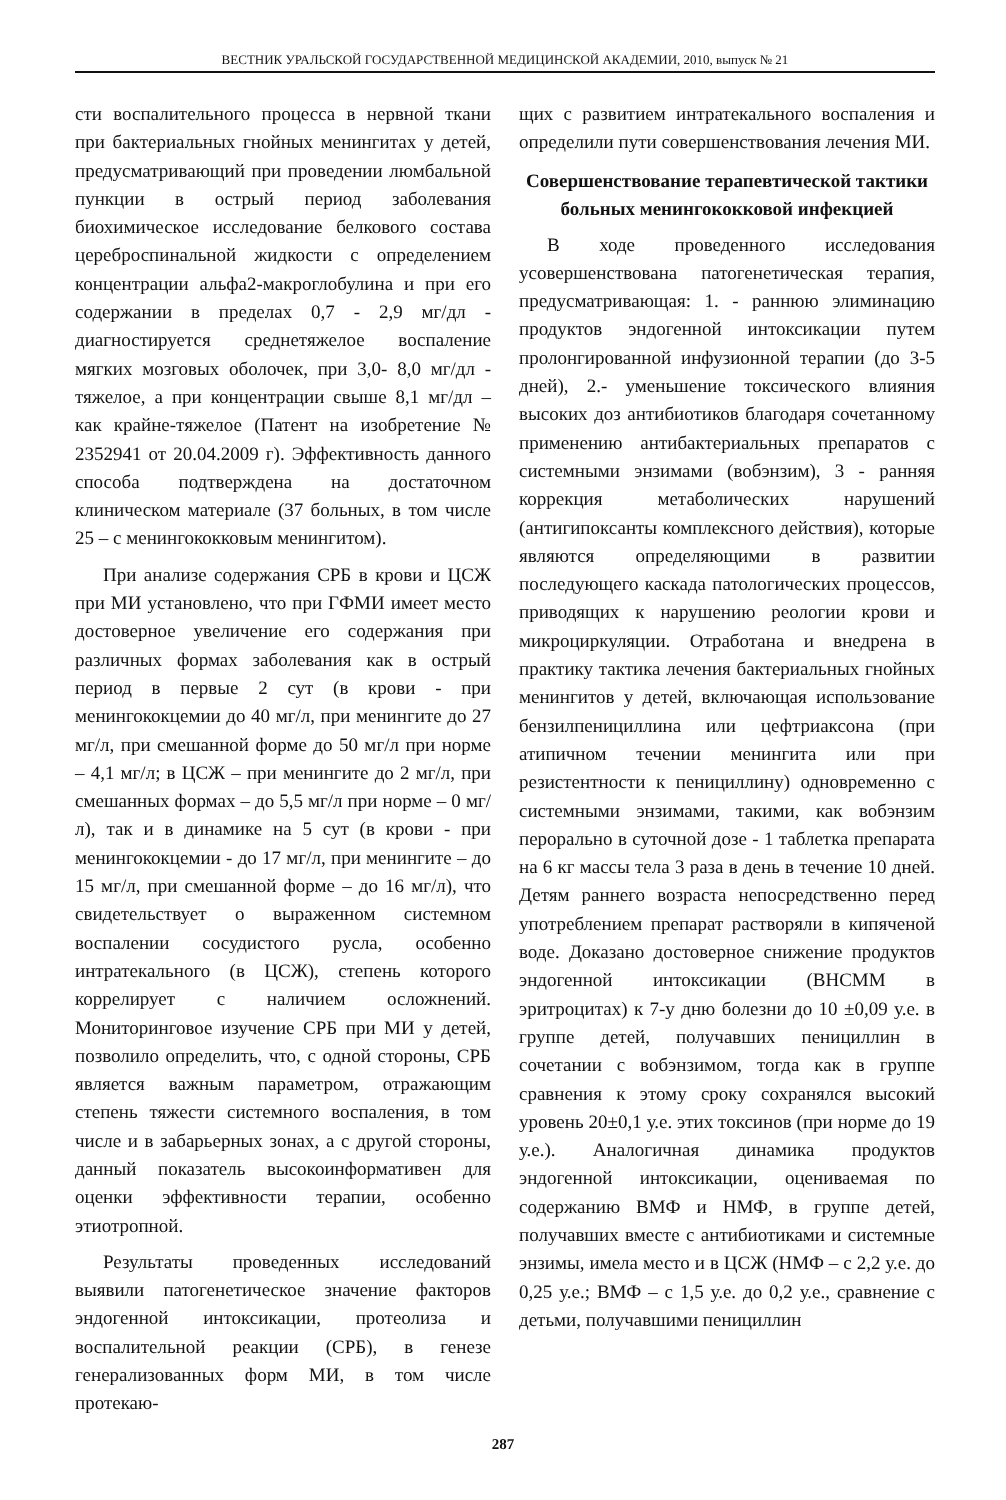ВЕСТНИК УРАЛЬСКОЙ ГОСУДАРСТВЕННОЙ МЕДИЦИНСКОЙ АКАДЕМИИ, 2010, выпуск № 21
сти воспалительного процесса в нервной ткани при бактериальных гнойных менингитах у детей, предусматривающий при проведении люмбальной пункции в острый период заболевания биохимическое исследование белкового состава цереброспинальной жидкости с определением концентрации альфа2-макроглобулина и при его содержании в пределах 0,7 - 2,9 мг/дл - диагностируется среднетяжелое воспаление мягких мозговых оболочек, при 3,0- 8,0 мг/дл - тяжелое, а при концентрации свыше 8,1 мг/дл – как крайне-тяжелое (Патент на изобретение № 2352941 от 20.04.2009 г). Эффективность данного способа подтверждена на достаточном клиническом материале (37 больных, в том числе 25 – с менингококковым менингитом).
При анализе содержания СРБ в крови и ЦСЖ при МИ установлено, что при ГФМИ имеет место достоверное увеличение его содержания при различных формах заболевания как в острый период в первые 2 сут (в крови - при менингококцемии до 40 мг/л, при менингите до 27 мг/л, при смешанной форме до 50 мг/л при норме – 4,1 мг/л; в ЦСЖ – при менингите до 2 мг/л, при смешанных формах – до 5,5 мг/л при норме – 0 мг/л), так и в динамике на 5 сут (в крови - при менингококцемии - до 17 мг/л, при менингите – до 15 мг/л, при смешанной форме – до 16 мг/л), что свидетельствует о выраженном системном воспалении сосудистого русла, особенно интратекального (в ЦСЖ), степень которого коррелирует с наличием осложнений. Мониторинговое изучение СРБ при МИ у детей, позволило определить, что, с одной стороны, СРБ является важным параметром, отражающим степень тяжести системного воспаления, в том числе и в забарьерных зонах, а с другой стороны, данный показатель высокоинформативен для оценки эффективности терапии, особенно этиотропной.
Результаты проведенных исследований выявили патогенетическое значение факторов эндогенной интоксикации, протеолиза и воспалительной реакции (СРБ), в генезе генерализованных форм МИ, в том числе протекаю-
щих с развитием интратекального воспаления и определили пути совершенствования лечения МИ.
Совершенствование терапевтической тактики больных менингококковой инфекцией
В ходе проведенного исследования усовершенствована патогенетическая терапия, предусматривающая: 1. - раннюю элиминацию продуктов эндогенной интоксикации путем пролонгированной инфузионной терапии (до 3-5 дней), 2.- уменьшение токсического влияния высоких доз антибиотиков благодаря сочетанному применению антибактериальных препаратов с системными энзимами (вобэнзим), 3 - ранняя коррекция метаболических нарушений (антигипоксанты комплексного действия), которые являются определяющими в развитии последующего каскада патологических процессов, приводящих к нарушению реологии крови и микроциркуляции. Отработана и внедрена в практику тактика лечения бактериальных гнойных менингитов у детей, включающая использование бензилпенициллина или цефтриаксона (при атипичном течении менингита или при резистентности к пенициллину) одновременно с системными энзимами, такими, как вобэнзим перорально в суточной дозе - 1 таблетка препарата на 6 кг массы тела 3 раза в день в течение 10 дней. Детям раннего возраста непосредственно перед употреблением препарат растворяли в кипяченой воде. Доказано достоверное снижение продуктов эндогенной интоксикации (ВНСММ в эритроцитах) к 7-у дню болезни до 10 ±0,09 у.е. в группе детей, получавших пенициллин в сочетании с вобэнзимом, тогда как в группе сравнения к этому сроку сохранялся высокий уровень 20±0,1 у.е. этих токсинов (при норме до 19 у.е.). Аналогичная динамика продуктов эндогенной интоксикации, оцениваемая по содержанию ВМФ и НМФ, в группе детей, получавших вместе с антибиотиками и системные энзимы, имела место и в ЦСЖ (НМФ – с 2,2 у.е. до 0,25 у.е.; ВМФ – с 1,5 у.е. до 0,2 у.е., сравнение с детьми, получавшими пенициллин
287